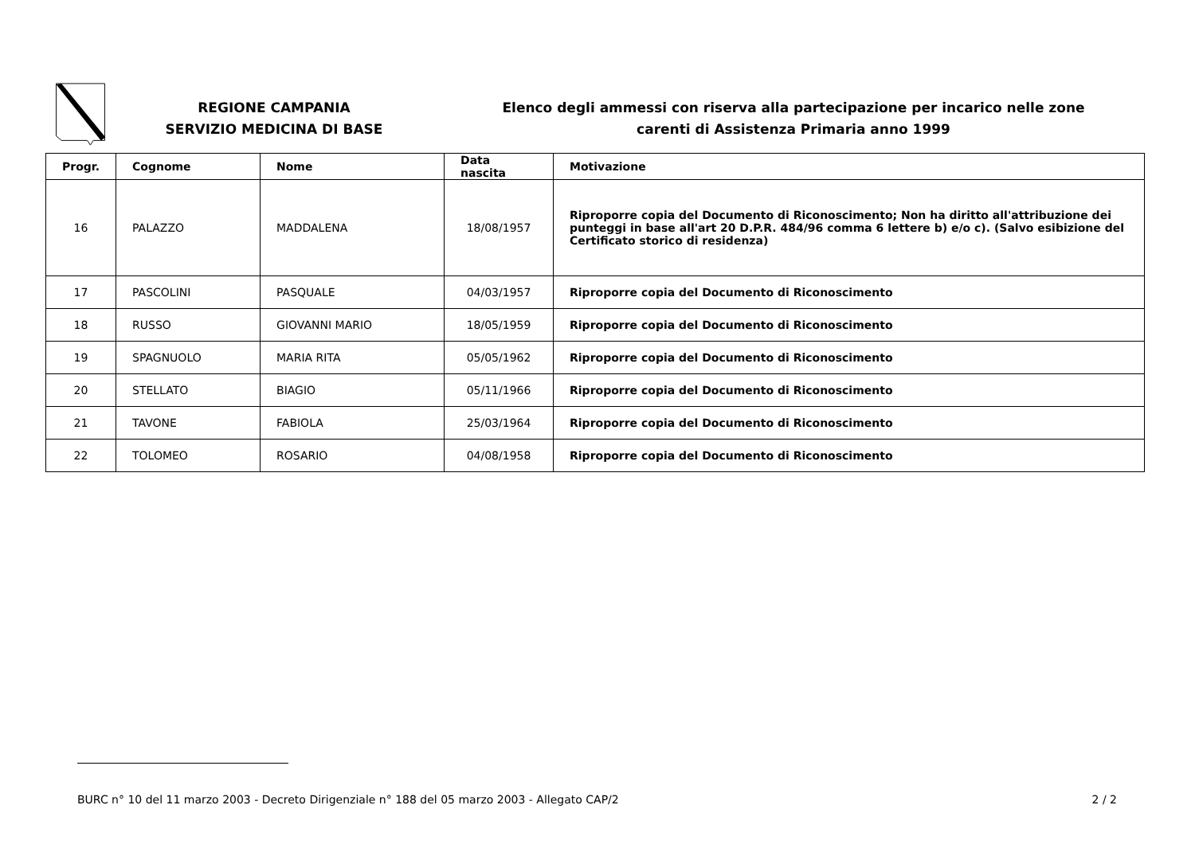REGIONE CAMPANIA
SERVIZIO MEDICINA DI BASE
Elenco degli ammessi con riserva alla partecipazione per incarico nelle zone
carenti di Assistenza Primaria anno 1999
| Progr. | Cognome | Nome | Data nascita | Motivazione |
| --- | --- | --- | --- | --- |
| 16 | PALAZZO | MADDALENA | 18/08/1957 | Riproporre copia del Documento di Riconoscimento; Non ha diritto all'attribuzione dei punteggi in base all'art 20 D.P.R. 484/96 comma 6 lettere b) e/o c). (Salvo esibizione del Certificato storico di residenza) |
| 17 | PASCOLINI | PASQUALE | 04/03/1957 | Riproporre copia del Documento di Riconoscimento |
| 18 | RUSSO | GIOVANNI MARIO | 18/05/1959 | Riproporre copia del Documento di Riconoscimento |
| 19 | SPAGNUOLO | MARIA RITA | 05/05/1962 | Riproporre copia del Documento di Riconoscimento |
| 20 | STELLATO | BIAGIO | 05/11/1966 | Riproporre copia del Documento di Riconoscimento |
| 21 | TAVONE | FABIOLA | 25/03/1964 | Riproporre copia del Documento di Riconoscimento |
| 22 | TOLOMEO | ROSARIO | 04/08/1958 | Riproporre copia del Documento di Riconoscimento |
BURC n° 10 del 11 marzo 2003 - Decreto Dirigenziale n° 188 del 05 marzo 2003 - Allegato CAP/2 2 / 2